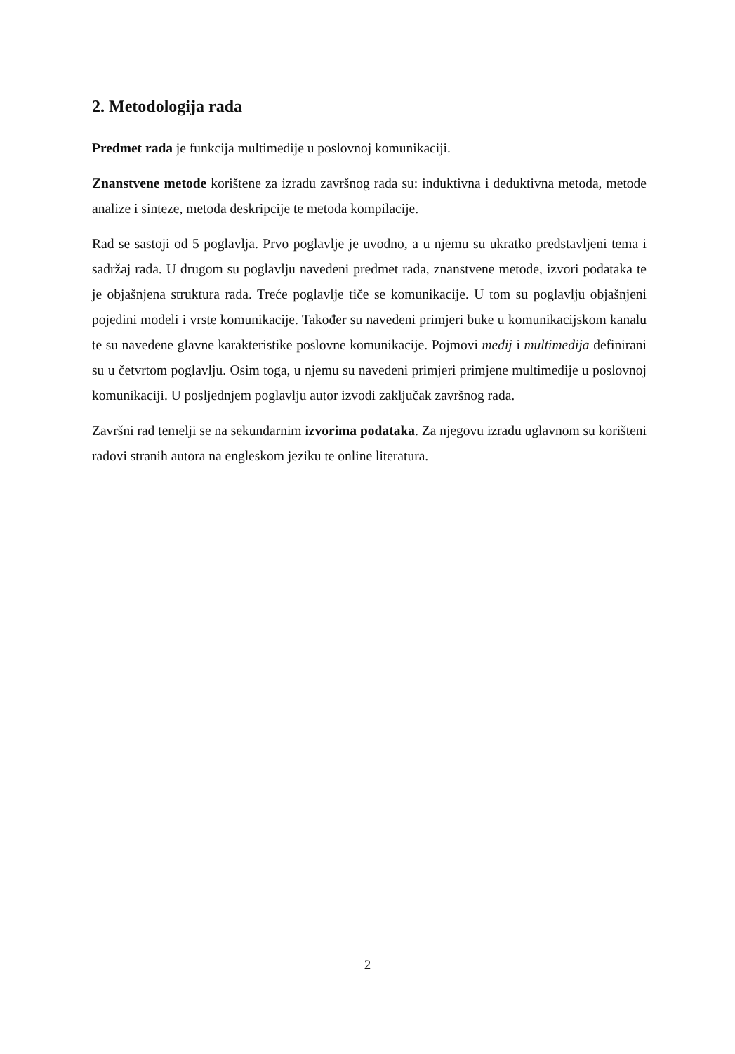2. Metodologija rada
Predmet rada je funkcija multimedije u poslovnoj komunikaciji.
Znanstvene metode korištene za izradu završnog rada su: induktivna i deduktivna metoda, metode analize i sinteze, metoda deskripcije te metoda kompilacije.
Rad se sastoji od 5 poglavlja. Prvo poglavlje je uvodno, a u njemu su ukratko predstavljeni tema i sadržaj rada. U drugom su poglavlju navedeni predmet rada, znanstvene metode, izvori podataka te je objašnjena struktura rada. Treće poglavlje tiče se komunikacije. U tom su poglavlju objašnjeni pojedini modeli i vrste komunikacije. Također su navedeni primjeri buke u komunikacijskom kanalu te su navedene glavne karakteristike poslovne komunikacije. Pojmovi medij i multimedija definirani su u četvrtom poglavlju. Osim toga, u njemu su navedeni primjeri primjene multimedije u poslovnoj komunikaciji. U posljednjem poglavlju autor izvodi zaključak završnog rada.
Završni rad temelji se na sekundarnim izvorima podataka. Za njegovu izradu uglavnom su korišteni radovi stranih autora na engleskom jeziku te online literatura.
2